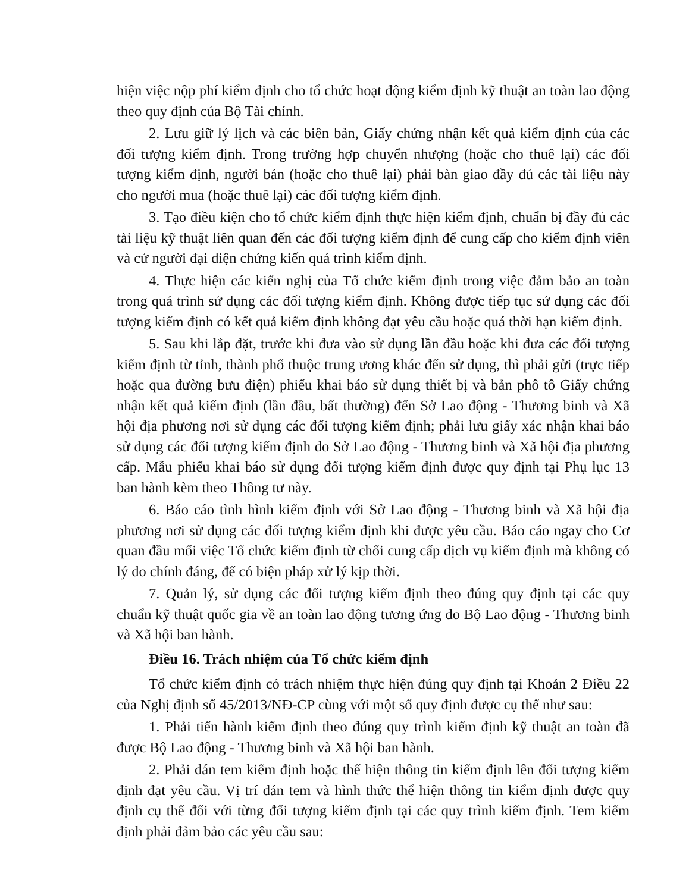hiện việc nộp phí kiểm định cho tổ chức hoạt động kiểm định kỹ thuật an toàn lao động theo quy định của Bộ Tài chính.
2. Lưu giữ lý lịch và các biên bản, Giấy chứng nhận kết quả kiểm định của các đối tượng kiểm định. Trong trường hợp chuyển nhượng (hoặc cho thuê lại) các đối tượng kiểm định, người bán (hoặc cho thuê lại) phải bàn giao đầy đủ các tài liệu này cho người mua (hoặc thuê lại) các đối tượng kiểm định.
3. Tạo điều kiện cho tổ chức kiểm định thực hiện kiểm định, chuẩn bị đầy đủ các tài liệu kỹ thuật liên quan đến các đối tượng kiểm định để cung cấp cho kiểm định viên và cử người đại diện chứng kiến quá trình kiểm định.
4. Thực hiện các kiến nghị của Tổ chức kiểm định trong việc đảm bảo an toàn trong quá trình sử dụng các đối tượng kiểm định. Không được tiếp tục sử dụng các đối tượng kiểm định có kết quả kiểm định không đạt yêu cầu hoặc quá thời hạn kiểm định.
5. Sau khi lắp đặt, trước khi đưa vào sử dụng lần đầu hoặc khi đưa các đối tượng kiểm định từ tỉnh, thành phố thuộc trung ương khác đến sử dụng, thì phải gửi (trực tiếp hoặc qua đường bưu điện) phiếu khai báo sử dụng thiết bị và bản phô tô Giấy chứng nhận kết quả kiểm định (lần đầu, bất thường) đến Sở Lao động - Thương binh và Xã hội địa phương nơi sử dụng các đối tượng kiểm định; phải lưu giấy xác nhận khai báo sử dụng các đối tượng kiểm định do Sở Lao động - Thương binh và Xã hội địa phương cấp. Mẫu phiếu khai báo sử dụng đối tượng kiểm định được quy định tại Phụ lục 13 ban hành kèm theo Thông tư này.
6. Báo cáo tình hình kiểm định với Sở Lao động - Thương binh và Xã hội địa phương nơi sử dụng các đối tượng kiểm định khi được yêu cầu. Báo cáo ngay cho Cơ quan đầu mối việc Tổ chức kiểm định từ chối cung cấp dịch vụ kiểm định mà không có lý do chính đáng, để có biện pháp xử lý kịp thời.
7. Quản lý, sử dụng các đối tượng kiểm định theo đúng quy định tại các quy chuẩn kỹ thuật quốc gia về an toàn lao động tương ứng do Bộ Lao động - Thương binh và Xã hội ban hành.
Điều 16. Trách nhiệm của Tổ chức kiểm định
Tổ chức kiểm định có trách nhiệm thực hiện đúng quy định tại Khoản 2 Điều 22 của Nghị định số 45/2013/NĐ-CP cùng với một số quy định được cụ thể như sau:
1. Phải tiến hành kiểm định theo đúng quy trình kiểm định kỹ thuật an toàn đã được Bộ Lao động - Thương binh và Xã hội ban hành.
2. Phải dán tem kiểm định hoặc thể hiện thông tin kiểm định lên đối tượng kiểm định đạt yêu cầu. Vị trí dán tem và hình thức thể hiện thông tin kiểm định được quy định cụ thể đối với từng đối tượng kiểm định tại các quy trình kiểm định. Tem kiểm định phải đảm bảo các yêu cầu sau: